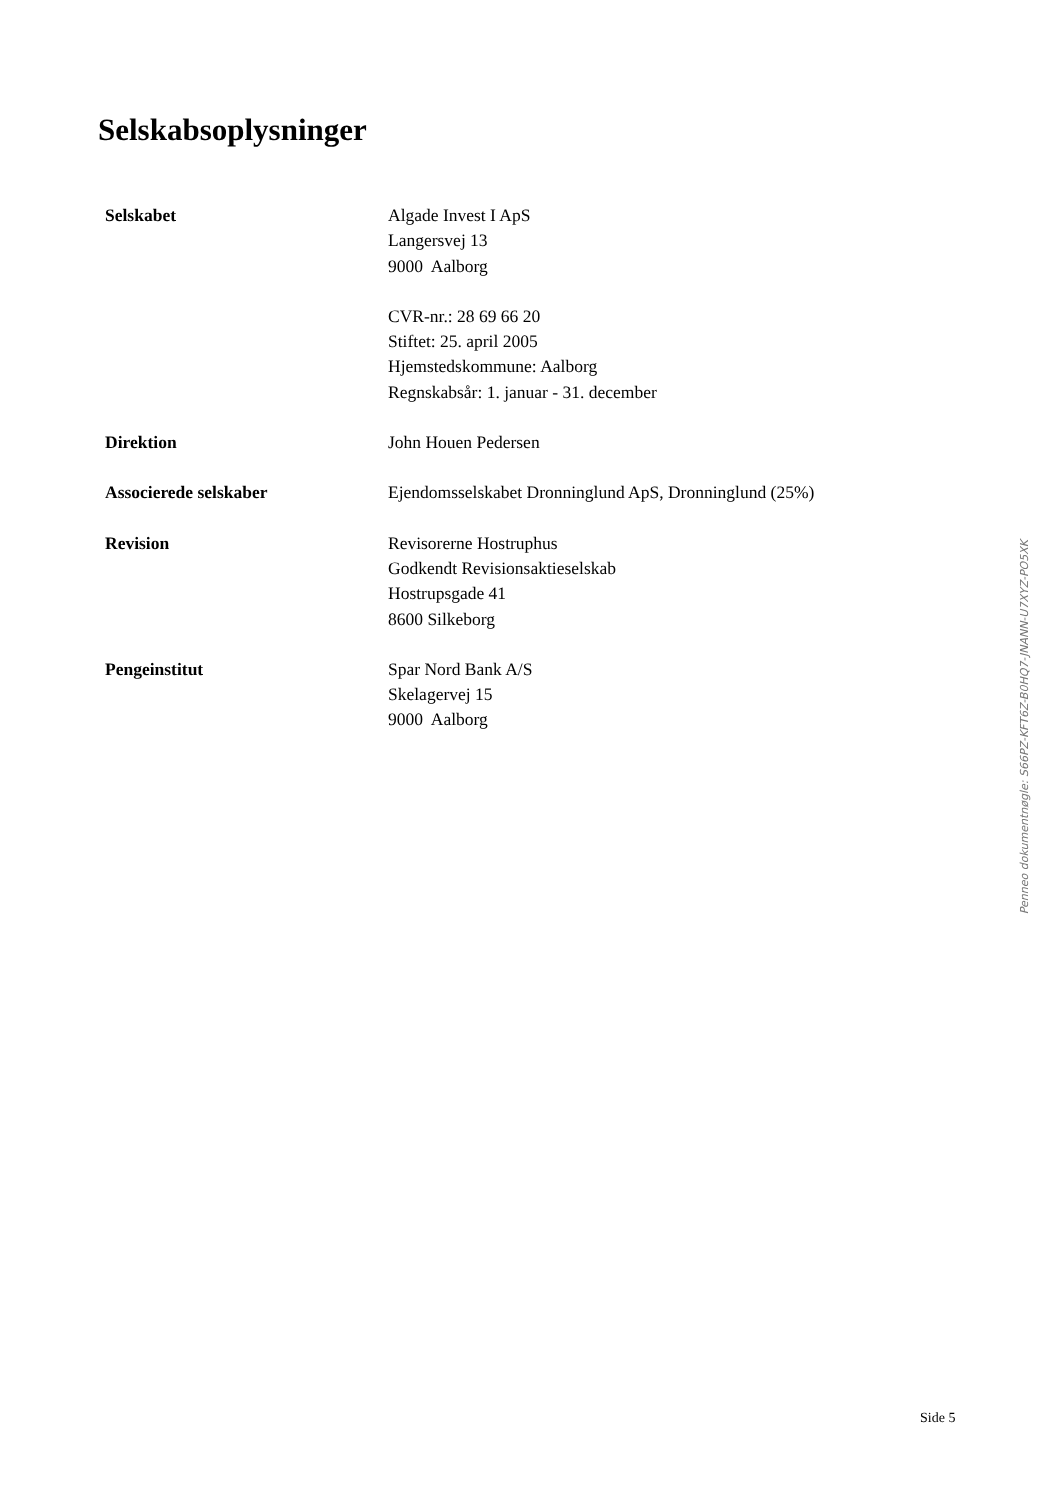Selskabsoplysninger
Selskabet Algade Invest I ApS
Langersvej 13
9000 Aalborg
CVR-nr.: 28 69 66 20
Stiftet: 25. april 2005
Hjemstedskommune: Aalborg
Regnskabsår: 1. januar - 31. december
Direktion John Houen Pedersen
Associerede selskaber Ejendomsselskabet Dronninglund ApS, Dronninglund (25%)
Revision Revisorerne Hostruphus
Godkendt Revisionsaktieselskab
Hostrupsgade 41
8600 Silkeborg
Pengeinstitut Spar Nord Bank A/S
Skelagervej 15
9000 Aalborg
Side 5
Penneo dokumentnøgle: S66PZ-KFT6Z-B0HQ7-JNANN-U7XYZ-PO5XK